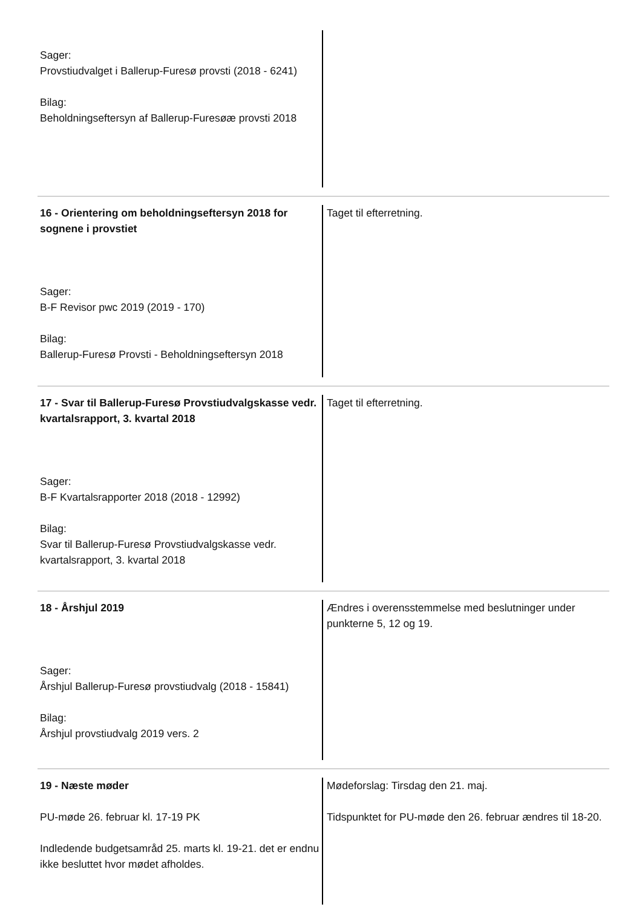Sager:
Provstiudvalget i Ballerup-Furesø provsti (2018 - 6241)
Bilag:
Beholdningseftersyn af Ballerup-Furesøæ provsti 2018
16 - Orientering om beholdningseftersyn 2018 for sognene i provstiet
Sager:
B-F Revisor pwc 2019 (2019 - 170)
Bilag:
Ballerup-Furesø Provsti - Beholdningseftersyn 2018
Taget til efterretning.
17 - Svar til Ballerup-Furesø Provstiudvalgskasse vedr. kvartalsrapport, 3. kvartal 2018
Sager:
B-F Kvartalsrapporter 2018 (2018 - 12992)
Bilag:
Svar til Ballerup-Furesø Provstiudvalgskasse vedr. kvartalsrapport, 3. kvartal 2018
Taget til efterretning.
18 - Årshjul 2019
Sager:
Årshjul Ballerup-Furesø provstiudvalg (2018 - 15841)
Bilag:
Årshjul provstiudvalg 2019 vers. 2
Ændres i overensstemmelse med beslutninger under punkterne 5, 12 og 19.
19 - Næste møder
PU-møde 26. februar kl. 17-19 PK
Indledende budgetsamråd 25. marts kl. 19-21. det er endnu ikke besluttet hvor mødet afholdes.
Mødeforslag: Tirsdag den 21. maj.
Tidspunktet for PU-møde den 26. februar ændres til 18-20.